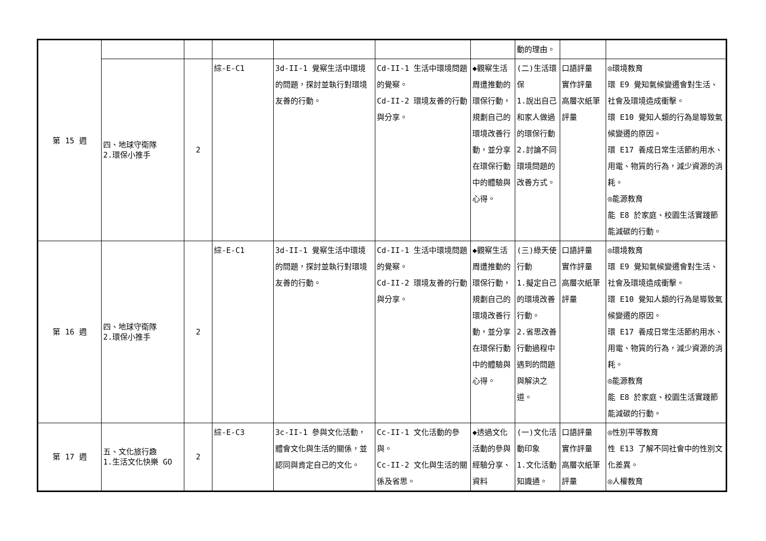| 第 15 週 | | | | | | | 動的理由。 | | |
| | 四、地球守衛隊 2.環保小推手 | 2 | 綜-E-C1 | 3d-II-1 覺察生活中環境的問題，探討並執行對環境友善的行動。 | Cd-II-1 生活中環境問題的覺察。 Cd-II-2 環境友善的行動與分享。 | ◆觀察生活周遭推動的環保行動，規劃自己的環境改善行動，並分享在環保行動中的體驗與心得。 | (二)生活環保 1.說出自己和家人做過的環保行動 2.討論不同環境問題的改善方式。 | 口語評量 實作評量 高層次紙筆評量 | ◎環境教育 環 E9 覺知氣候變遷會對生活、社會及環境造成衝擊。 環 E10 覺知人類的行為是導致氣候變遷的原因。 環 E17 養成日常生活節約用水、用電、物質的行為，減少資源的消耗。 ◎能源教育 能 E8 於家庭、校園生活實踐節能減碳的行動。 |
| 第 16 週 | 四、地球守衛隊 2.環保小推手 | 2 | 綜-E-C1 | 3d-II-1 覺察生活中環境的問題，探討並執行對環境友善的行動。 | Cd-II-1 生活中環境問題的覺察。 Cd-II-2 環境友善的行動與分享。 | ◆觀察生活周遭推動的環保行動，規劃自己的環境改善行動，並分享在環保行動中的體驗與心得。 | (三)綠天使行動 1.擬定自己的環境改善行動。 2.省思改善行動過程中遇到的問題與解決之道。 | 口語評量 實作評量 高層次紙筆評量 | ◎環境教育 環 E9 覺知氣候變遷會對生活、社會及環境造成衝擊。 環 E10 覺知人類的行為是導致氣候變遷的原因。 環 E17 養成日常生活節約用水、用電、物質的行為，減少資源的消耗。 ◎能源教育 能 E8 於家庭、校園生活實踐節能減碳的行動。 |
| 第 17 週 | 五、文化旅行趣 1.生活文化快樂 GO | 2 | 綜-E-C3 | 3c-II-1 參與文化活動，體會文化與生活的關係，並認同與肯定自己的文化。 | Cc-II-1 文化活動的參與。 Cc-II-2 文化與生活的關係及省思。 | ◆透過文化活動的參與經驗分享、資料 | (一)文化活動印象 1.文化活動知識通。 | 口語評量 實作評量 高層次紙筆評量 | ◎性別平等教育 性 E13 了解不同社會中的性別文化差異。 ◎人權教育 |